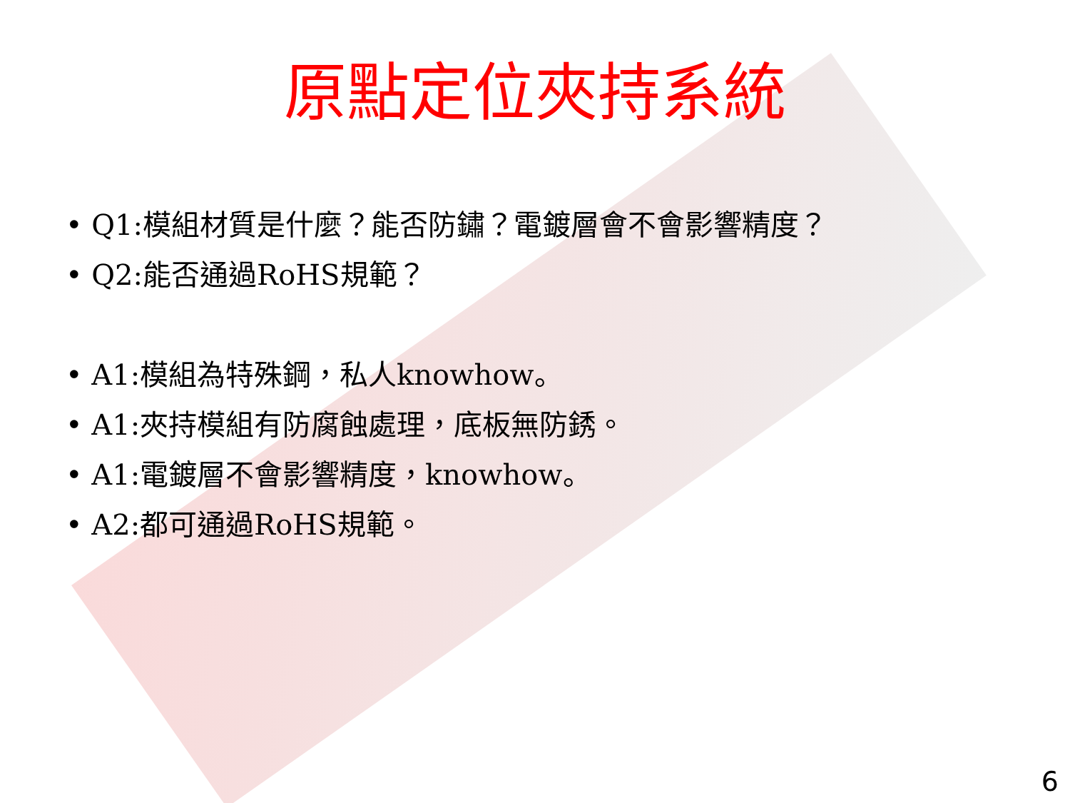原點定位夾持系統
• Q1:模組材質是什麼？能否防鏽？電鍍層會不會影響精度？
• Q2:能否通過RoHS規範？
• A1:模組為特殊鋼，私人knowhow。
• A1:夾持模組有防腐蝕處理，底板無防銹。
• A1:電鍍層不會影響精度，knowhow。
• A2:都可通過RoHS規範。
6